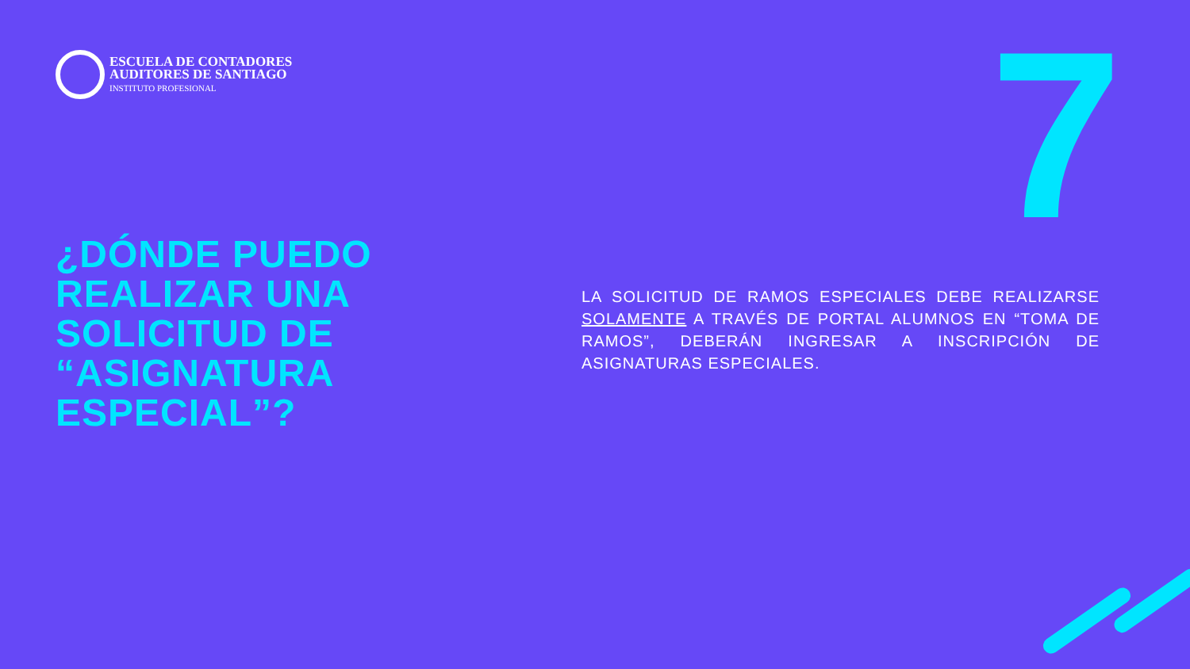ESCUELA DE CONTADORES
AUDITORES DE SANTIAGO
INSTITUTO PROFESIONAL
7
¿DÓNDE PUEDO
REALIZAR UNA
SOLICITUD DE
“ASIGNATURA
ESPECIAL”?
LA SOLICITUD DE RAMOS ESPECIALES DEBE REALIZARSE SOLAMENTE A TRAVÉS DE PORTAL ALUMNOS EN “TOMA DE RAMOS”, DEBERÁN INGRESAR A INSCRIPCIÓN DE ASIGNATURAS ESPECIALES.